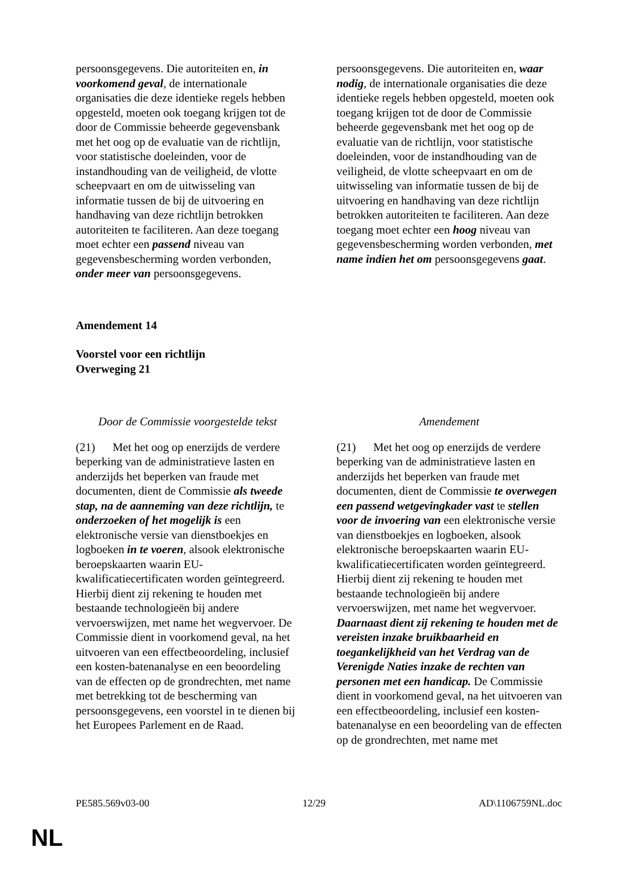| persoonsgegevens. Die autoriteiten en, in voorkomend geval , de internationale organisaties die deze identieke regels hebben opgesteld, moeten ook toegang krijgen tot de door de Commissie beheerde gegevensbank met het oog op de evaluatie van de richtlijn, voor statistische doeleinden, voor de instandhouding van de veiligheid, de vlotte scheepvaart en om de uitwisseling van informatie tussen de bij de uitvoering en handhaving van deze richtlijn betrokken autoriteiten te faciliteren. Aan deze toegang moet echter een passend niveau van gegevensbescherming worden verbonden, onder meer van persoonsgegevens. | persoonsgegevens. Die autoriteiten en, waar nodig , de internationale organisaties die deze identieke regels hebben opgesteld, moeten ook toegang krijgen tot de door de Commissie beheerde gegevensbank met het oog op de evaluatie van de richtlijn, voor statistische doeleinden, voor de instandhouding van de veiligheid, de vlotte scheepvaart en om de uitwisseling van informatie tussen de bij de uitvoering en handhaving van deze richtlijn betrokken autoriteiten te faciliteren. Aan deze toegang moet echter een hoog niveau van gegevensbescherming worden verbonden, met name indien het om persoonsgegevens gaat . |
Amendement 14
Voorstel voor een richtlijn
Overweging 21
| Door de Commissie voorgestelde tekst | Amendement |
| --- | --- |
| (21) Met het oog op enerzijds de verdere beperking van de administratieve lasten en anderzijds het beperken van fraude met documenten, dient de Commissie als tweede stap, na de aanneming van deze richtlijn, te onderzoeken of het mogelijk is een elektronische versie van dienstboekjes en logboeken in te voeren , alsook elektronische beroepskaarten waarin EU-kwalificatiecertificaten worden geïntegreerd. Hierbij dient zij rekening te houden met bestaande technologieën bij andere vervoerswijzen, met name het wegvervoer. De Commissie dient in voorkomend geval, na het uitvoeren van een effectbeoordeling, inclusief een kosten-batenanalyse en een beoordeling van de effecten op de grondrechten, met name met betrekking tot de bescherming van persoonsgegevens, een voorstel in te dienen bij het Europees Parlement en de Raad. | (21) Met het oog op enerzijds de verdere beperking van de administratieve lasten en anderzijds het beperken van fraude met documenten, dient de Commissie te overwegen een passend wetgevingkader vast te stellen voor de invoering van een elektronische versie van dienstboekjes en logboeken, alsook elektronische beroepskaarten waarin EU-kwalificatiecertificaten worden geïntegreerd. Hierbij dient zij rekening te houden met bestaande technologieën bij andere vervoerswijzen, met name het wegvervoer. Daarnaast dient zij rekening te houden met de vereisten inzake bruikbaarheid en toegankelijkheid van het Verdrag van de Verenigde Naties inzake de rechten van personen met een handicap. De Commissie dient in voorkomend geval, na het uitvoeren van een effectbeoordeling, inclusief een kosten-batenanalyse en een beoordeling van de effecten op de grondrechten, met name met |
PE585.569v03-00 12/29 AD\1106759NL.doc
NL